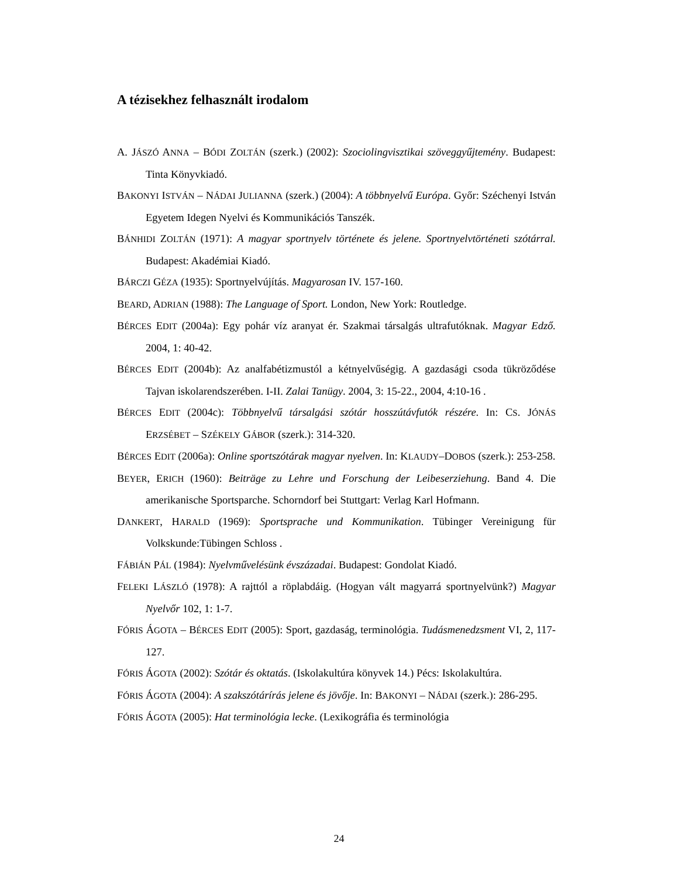A tézisekhez felhasznált irodalom
A. JÁSZÓ ANNA – BÓDI ZOLTÁN (szerk.) (2002): Szociolingvisztikai szöveggyűjtemény. Budapest: Tinta Könyvkiadó.
BAKONYI ISTVÁN – NÁDAI JULIANNA (szerk.) (2004): A többnyelvű Európa. Győr: Széchenyi István Egyetem Idegen Nyelvi és Kommunikációs Tanszék.
BÁNHIDI ZOLTÁN (1971): A magyar sportnyelv története és jelene. Sportnyelvtörténeti szótárral. Budapest: Akadémiai Kiadó.
BÁRCZI GÉZA (1935): Sportnyelvújítás. Magyarosan IV. 157-160.
BEARD, ADRIAN (1988): The Language of Sport. London, New York: Routledge.
BÉRCES EDIT (2004a): Egy pohár víz aranyat ér. Szakmai társalgás ultrafutóknak. Magyar Edző. 2004, 1: 40-42.
BÉRCES EDIT (2004b): Az analfabétizmustól a kétnyelvűségig. A gazdasági csoda tükröződése Tajvan iskolarendszerében. I-II. Zalai Tanügy. 2004, 3: 15-22., 2004, 4:10-16 .
BÉRCES EDIT (2004c): Többnyelvű társalgási szótár hosszútávfutók részére. In: CS. JÓNÁS ERZSÉBET – SZÉKELY GÁBOR (szerk.): 314-320.
BÉRCES EDIT (2006a): Online sportszótárak magyar nyelven. In: KLAUDY–DOBOS (szerk.): 253-258.
BEYER, ERICH (1960): Beiträge zu Lehre und Forschung der Leibeserziehung. Band 4. Die amerikanische Sportsparche. Schorndorf bei Stuttgart: Verlag Karl Hofmann.
DANKERT, HARALD (1969): Sportsprache und Kommunikation. Tübinger Vereinigung für Volkskunde:Tübingen Schloss .
FÁBIÁN PÁL (1984): Nyelvművelésünk évszázadai. Budapest: Gondolat Kiadó.
FELEKI LÁSZLÓ (1978): A rajttól a röplabdáig. (Hogyan vált magyarrá sportnyelvünk?) Magyar Nyelvőr 102, 1: 1-7.
FÓRIS ÁGOTA – BÉRCES EDIT (2005): Sport, gazdaság, terminológia. Tudásmenedzsment VI, 2, 117-127.
FÓRIS ÁGOTA (2002): Szótár és oktatás. (Iskolakultúra könyvek 14.) Pécs: Iskolakultúra.
FÓRIS ÁGOTA (2004): A szakszótárírás jelene és jövője. In: BAKONYI – NÁDAI (szerk.): 286-295.
FÓRIS ÁGOTA (2005): Hat terminológia lecke. (Lexikográfia és terminológia
24